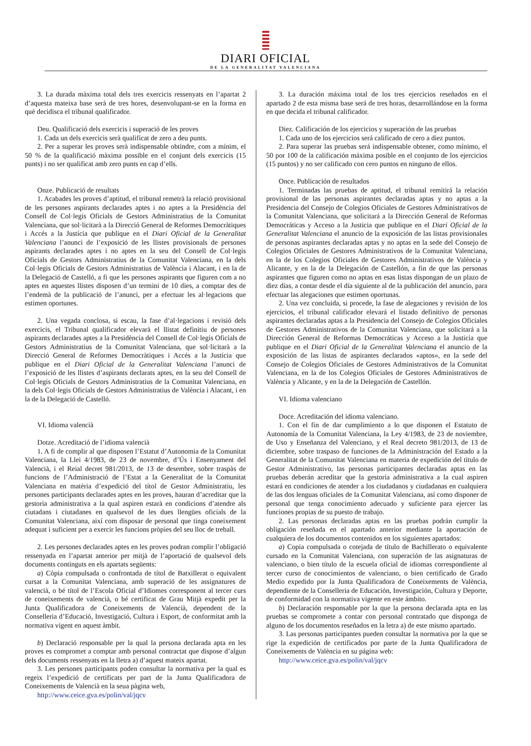DIARI OFICIAL
DE LA GENERALITAT VALENCIANA
3. La durada màxima total dels tres exercicis ressenyats en l’apartat 2 d’aquesta mateixa base serà de tres hores, desenvolupant-se en la forma en què decidisca el tribunal qualificador.
Deu. Qualificació dels exercicis i superació de les proves
1. Cada un dels exercicis serà qualificat de zero a deu punts.
2. Per a superar les proves serà indispensable obtindre, com a mínim, el 50 % de la qualificació màxima possible en el conjunt dels exercicis (15 punts) i no ser qualificat amb zero punts en cap d’ells.
Onze. Publicació de resultats
1. Acabades les proves d’aptitud, el tribunal remetrà la relació provisional de les persones aspirants declarades aptes i no aptes a la Presidència del Consell de Col·legis Oficials de Gestors Administratius de la Comunitat Valenciana, que sol·licitarà a la Direcció General de Reformes Democràtiques i Accés a la Justícia que publique en el Diari Oficial de la Generalitat Valenciana l’anunci de l’exposició de les llistes provisionals de persones aspirants declarades aptes i no aptes en la seu del Consell de Col·legis Oficials de Gestors Administratius de la Comunitat Valenciana, en la dels Col·legis Oficials de Gestors Administratius de València i Alacant, i en la de la Delegació de Castelló, a fi que les persones aspirants que figuren com a no aptes en aquestes llistes disposen d’un termini de 10 dies, a comptar des de l’endemà de la publicació de l’anunci, per a efectuar les al·legacions que estimen oportunes.
2. Una vegada conclosa, si escau, la fase d’al·legacions i revisió dels exercicis, el Tribunal qualificador elevarà el llistat definitiu de persones aspirants declarades aptes a la Presidència del Consell de Col·legis Oficials de Gestors Administratius de la Comunitat Valenciana, que sol·licitarà a la Direcció General de Reformes Democràtiques i Accés a la Justícia que publique en el Diari Oficial de la Generalitat Valenciana l’anunci de l’exposició de les llistes d’aspirants declarats aptes, en la seu del Consell de Col·legis Oficials de Gestors Administratius de la Comunitat Valenciana, en la dels Col·legis Oficials de Gestors Administratius de València i Alacant, i en la de la Delegació de Castelló.
VI. Idioma valencià
Dotze. Acreditació de l’idioma valencià
1. A fi de complir al que disposen l’Estatut d’Autonomia de la Comunitat Valenciana, la Llei 4/1983, de 23 de novembre, d’Ús i Ensenyament del Valencià, i el Reial decret 981/2013, de 13 de desembre, sobre traspàs de funcions de l’Administració de l’Estat a la Generalitat de la Comunitat Valenciana en matèria d’expedició del títol de Gestor Administratiu, les persones participants declarades aptes en les proves, hauran d’acreditar que la gestoria administrativa a la qual aspiren estarà en condicions d’atendre als ciutadans i ciutadanes en qualsevol de les dues llengües oficials de la Comunitat Valenciana, així com disposar de personal que tinga coneixement adequat i suficient per a exercir les funcions pròpies del seu lloc de treball.
2. Les persones declarades aptes en les proves podran complir l’obligació ressenyada en l’apartat anterior per mitjà de l’aportació de qualsevol dels documents continguts en els apartats següents:
a) Còpia compulsada o confrontada de títol de Batxillerat o equivalent cursat a la Comunitat Valenciana, amb superació de les assignatures de valencià, o bé títol de l’Escola Oficial d’Idiomes corresponent al tercer curs de coneixements de valencià, o bé certificat de Grau Mitjà expedit per la Junta Qualificadora de Coneixements de Valencià, dependent de la Conselleria d’Educació, Investigació, Cultura i Esport, de conformitat amb la normativa vigent en aquest àmbit.
b) Declaració responsable per la qual la persona declarada apta en les proves es compromet a comptar amb personal contractat que dispose d’algun dels documents ressenyats en la lletra a) d’aquest mateix apartat.
3. Les persones participants poden consultar la normativa per la qual es regeix l’expedició de certificats per part de la Junta Qualificadora de Coneixements de Valencià en la seua pàgina web,
http://www.ceice.gva.es/polin/val/jqcv
3. La duración máxima total de los tres ejercicios reseñados en el apartado 2 de esta misma base será de tres horas, desarrollándose en la forma en que decida el tribunal calificador.
Diez. Calificación de los ejercicios y superación de las pruebas
1. Cada uno de los ejercicios será calificado de cero a diez puntos.
2. Para superar las pruebas será indispensable obtener, como mínimo, el 50 por 100 de la calificación máxima posible en el conjunto de los ejercicios (15 puntos) y no ser calificado con cero puntos en ninguno de ellos.
Once. Publicación de resultados
1. Terminadas las pruebas de aptitud, el tribunal remitirá la relación provisional de las personas aspirantes declaradas aptas y no aptas a la Presidencia del Consejo de Colegios Oficiales de Gestores Administrativos de la Comunitat Valenciana, que solicitará a la Dirección General de Reformas Democráticas y Acceso a la Justicia que publique en el Diari Oficial de la Generalitat Valenciana el anuncio de la exposición de las listas provisionales de personas aspirantes declaradas aptas y no aptas en la sede del Consejo de Colegios Oficiales de Gestores Administrativos de la Comunitat Valenciana, en la de los Colegios Oficiales de Gestores Administrativos de València y Alicante, y en la de la Delegación de Castellón, a fin de que las personas aspirantes que figuren como no aptas en esas listas dispongan de un plazo de diez días, a contar desde el día siguiente al de la publicación del anuncio, para efectuar las alegaciones que estimen oportunas.
2. Una vez concluida, si procede, la fase de alegaciones y revisión de los ejercicios, el tribunal calificador elevará el listado definitivo de personas aspirantes declaradas aptas a la Presidencia del Consejo de Colegios Oficiales de Gestores Administrativos de la Comunitat Valenciana, que solicitará a la Dirección General de Reformas Democráticas y Acceso a la Justicia que publique en el Diari Oficial de la Generalitat Valenciana el anuncio de la exposición de las listas de aspirantes declarados «aptos», en la sede del Consejo de Colegios Oficiales de Gestores Administrativos de la Comunitat Valenciana, en la de los Colegios Oficiales de Gestores Administrativos de València y Alicante, y en la de la Delegación de Castellón.
VI. Idioma valenciano
Doce. Acreditación del idioma valenciano.
1. Con el fin de dar cumplimiento a lo que disponen el Estatuto de Autonomía de la Comunitat Valenciana, la Ley 4/1983, de 23 de noviembre, de Uso y Enseñanza del Valenciano, y el Real decreto 981/2013, de 13 de diciembre, sobre traspaso de funciones de la Administración del Estado a la Generalitat de la Comunitat Valenciana en materia de expedición del título de Gestor Administrativo, las personas participantes declaradas aptas en las pruebas deberán acreditar que la gestoría administrativa a la cual aspiren estará en condiciones de atender a los ciudadanos y ciudadanas en cualquiera de las dos lenguas oficiales de la Comunitat Valenciana, así como disponer de personal que tenga conocimiento adecuado y suficiente para ejercer las funciones propias de su puesto de trabajo.
2. Las personas declaradas aptas en las pruebas podrán cumplir la obligación reseñada en el apartado anterior mediante la aportación de cualquiera de los documentos contenidos en los siguientes apartados:
a) Copia compulsada o cotejada de título de Bachillerato o equivalente cursado en la Comunitat Valenciana, con superación de las asignaturas de valenciano, o bien título de la escuela oficial de idiomas correspondiente al tercer curso de conocimientos de valenciano, o bien certificado de Grado Medio expedido por la Junta Qualificadora de Coneixements de València, dependiente de la Conselleria de Educación, Investigación, Cultura y Deporte, de conformidad con la normativa vigente en este ámbito.
b) Declaración responsable por la que la persona declarada apta en las pruebas se compromete a contar con personal contratado que disponga de alguno de los documentos reseñados en la letra a) de este mismo apartado.
3. Las personas participantes pueden consultar la normativa por la que se rige la expedición de certificados por parte de la Junta Qualificadora de Coneixements de València en su página web:
http://www.ceice.gva.es/polin/val/jqcv